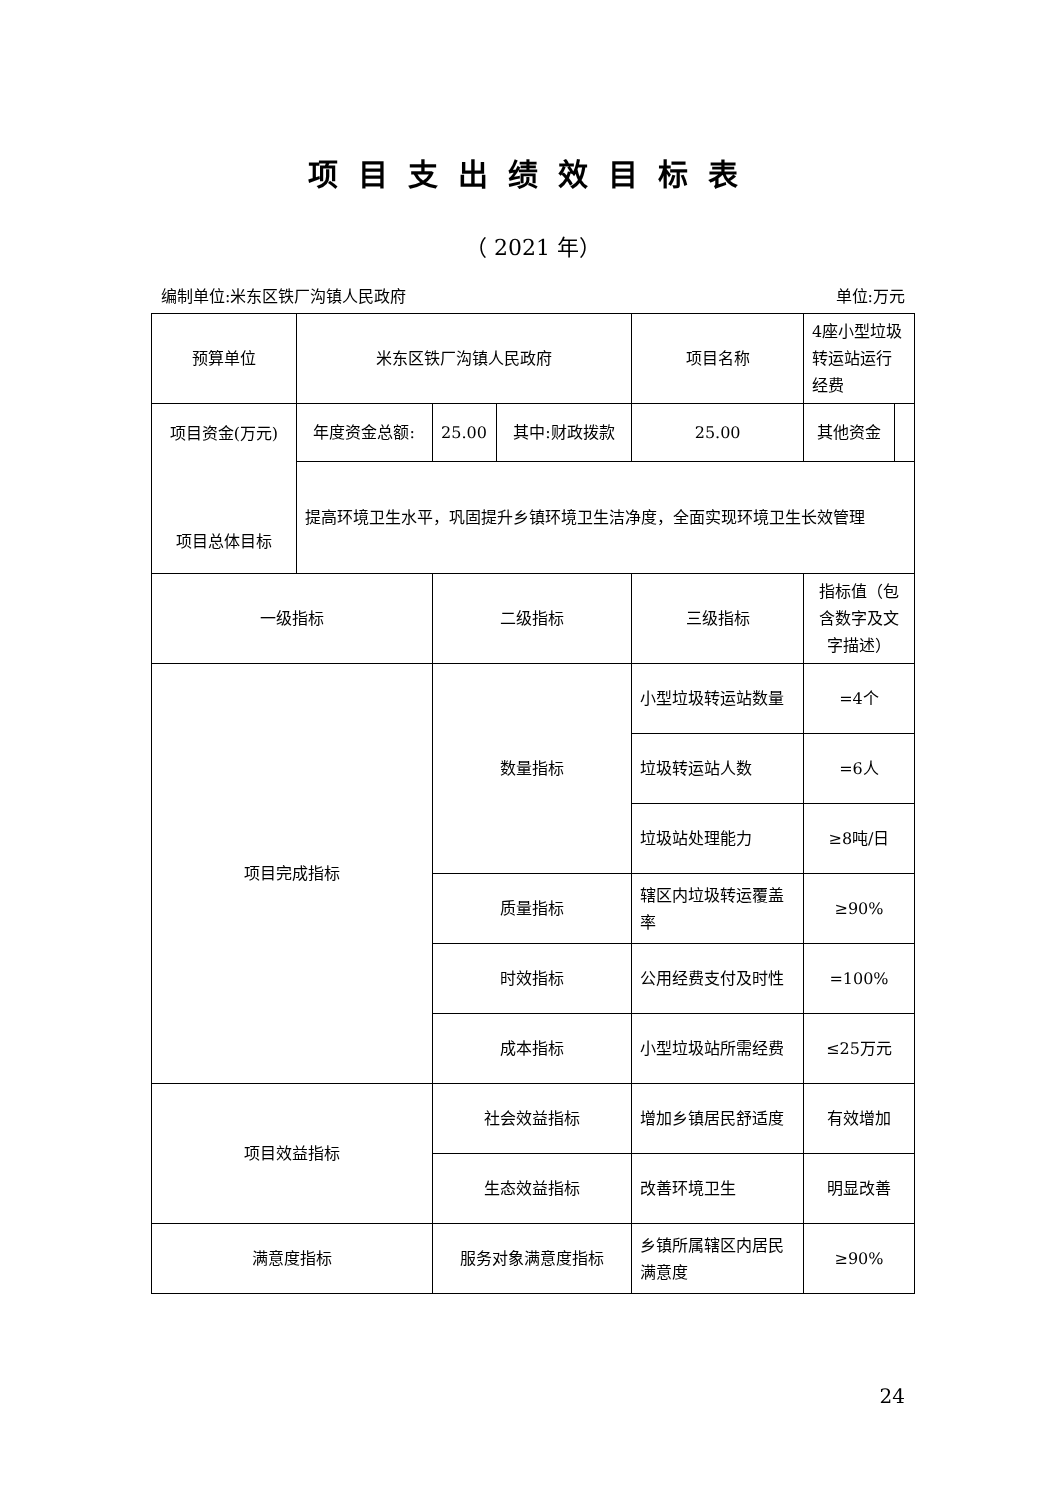项目支出绩效目标表
（ 2021 年）
编制单位:米东区铁厂沟镇人民政府 单位:万元
| 预算单位 | 米东区铁厂沟镇人民政府 | | | 项目名称 | 4座小型垃圾转运站运行经费 | |
| 项目资金(万元) 项目总体目标 | 年度资金总额: | 25.00 | 其中:财政拨款 | 25.00 | 其他资金 | |
| | 提高环境卫生水平，巩固提升乡镇环境卫生洁净度，全面实现环境卫生长效管理 | | | | | |
| 一级指标 | | 二级指标 | | 三级指标 | 指标值（包含数字及文字描述） | |
| 项目完成指标 | | 数量指标 | | 小型垃圾转运站数量 | =4个 | |
| | | | | 垃圾转运站人数 | =6人 | |
| | | | | 垃圾站处理能力 | ≥8吨/日 | |
| | | 质量指标 | | 辖区内垃圾转运覆盖率 | ≥90% | |
| | | 时效指标 | | 公用经费支付及时性 | =100% | |
| | | 成本指标 | | 小型垃圾站所需经费 | ≤25万元 | |
| 项目效益指标 | | 社会效益指标 | | 增加乡镇居民舒适度 | 有效增加 | |
| | | 生态效益指标 | | 改善环境卫生 | 明显改善 | |
| 满意度指标 | | 服务对象满意度指标 | | 乡镇所属辖区内居民满意度 | ≥90% | |
24